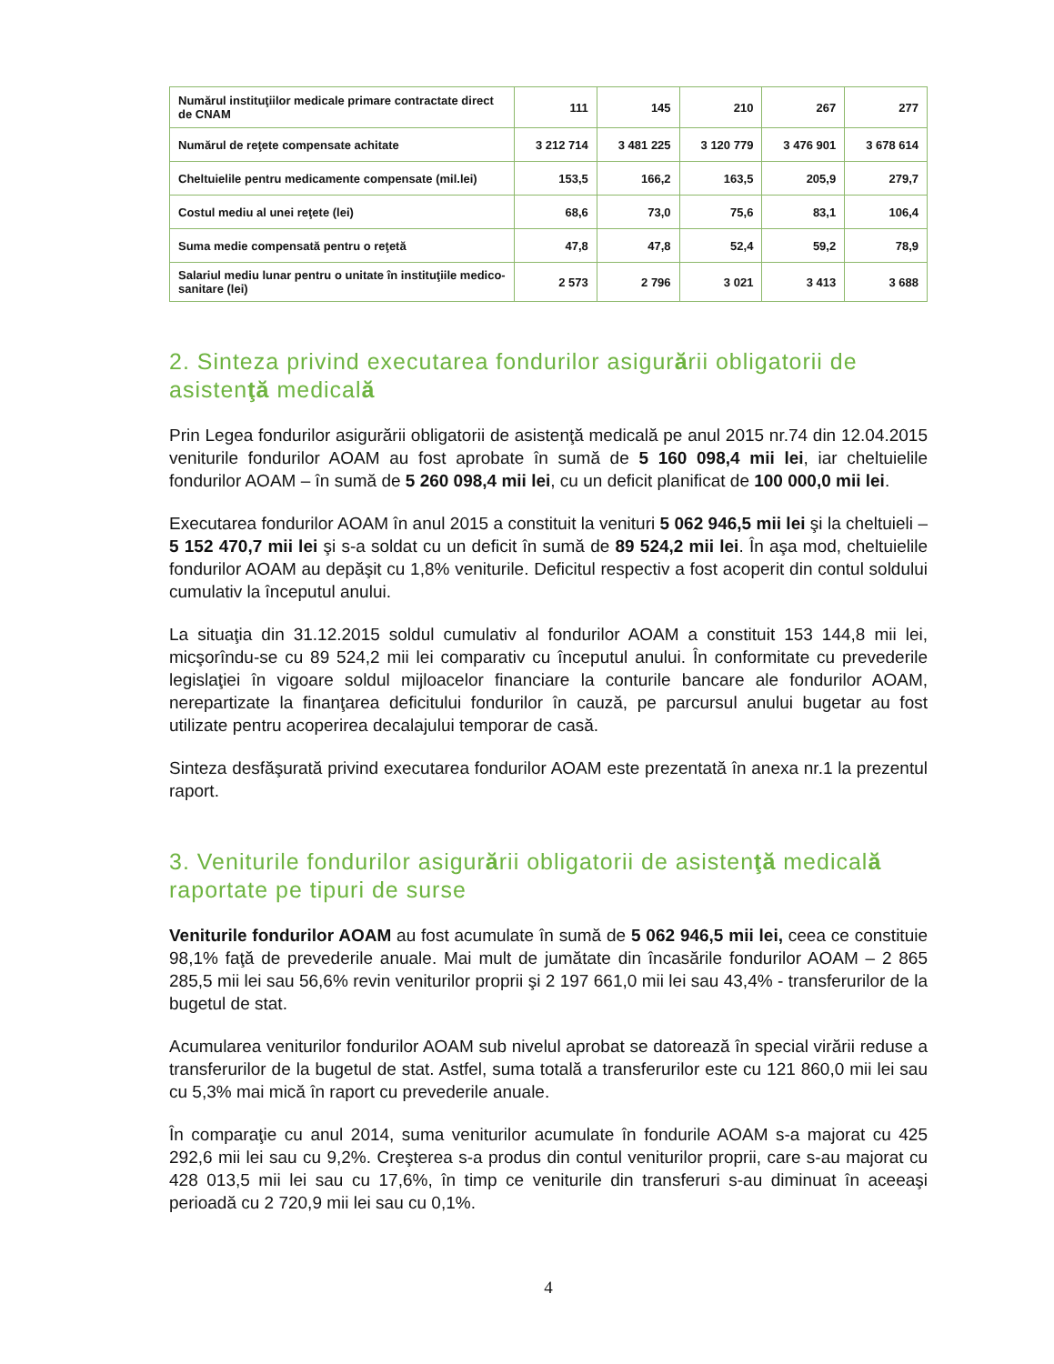| Numărul instituţiilor medicale primare contractate direct de CNAM | 111 | 145 | 210 | 267 | 277 |
| Numărul de reţete compensate achitate | 3 212 714 | 3 481 225 | 3 120 779 | 3 476 901 | 3 678 614 |
| Cheltuielile pentru medicamente compensate (mil.lei) | 153,5 | 166,2 | 163,5 | 205,9 | 279,7 |
| Costul mediu al unei reţete (lei) | 68,6 | 73,0 | 75,6 | 83,1 | 106,4 |
| Suma medie compensată pentru o reţetă | 47,8 | 47,8 | 52,4 | 59,2 | 78,9 |
| Salariul mediu lunar pentru o unitate în instituţiile medico-sanitare (lei) | 2 573 | 2 796 | 3 021 | 3 413 | 3 688 |
2. Sinteza privind executarea fondurilor asigurării obligatorii de asistenţă medicală
Prin Legea fondurilor asigurării obligatorii de asistenţă medicală pe anul 2015 nr.74 din 12.04.2015 veniturile fondurilor AOAM au fost aprobate în sumă de 5 160 098,4 mii lei, iar cheltuielile fondurilor AOAM – în sumă de 5 260 098,4 mii lei, cu un deficit planificat de 100 000,0 mii lei.
Executarea fondurilor AOAM în anul 2015 a constituit la venituri 5 062 946,5 mii lei şi la cheltuieli – 5 152 470,7 mii lei şi s-a soldat cu un deficit în sumă de 89 524,2 mii lei. În aşa mod, cheltuielile fondurilor AOAM au depăşit cu 1,8% veniturile. Deficitul respectiv a fost acoperit din contul soldului cumulativ la începutul anului.
La situaţia din 31.12.2015 soldul cumulativ al fondurilor AOAM a constituit 153 144,8 mii lei, micşorîndu-se cu 89 524,2 mii lei comparativ cu începutul anului. În conformitate cu prevederile legislaţiei în vigoare soldul mijloacelor financiare la conturile bancare ale fondurilor AOAM, nerepartizate la finanţarea deficitului fondurilor în cauză, pe parcursul anului bugetar au fost utilizate pentru acoperirea decalajului temporar de casă.
Sinteza desfăşurată privind executarea fondurilor AOAM este prezentată în anexa nr.1 la prezentul raport.
3. Veniturile fondurilor asigurării obligatorii de asistenţă medicală raportate pe tipuri de surse
Veniturile fondurilor AOAM au fost acumulate în sumă de 5 062 946,5 mii lei, ceea ce constituie 98,1% faţă de prevederile anuale. Mai mult de jumătate din încasările fondurilor AOAM – 2 865 285,5 mii lei sau 56,6% revin veniturilor proprii şi 2 197 661,0 mii lei sau 43,4% - transferurilor de la bugetul de stat.
Acumularea veniturilor fondurilor AOAM sub nivelul aprobat se datorează în special virării reduse a transferurilor de la bugetul de stat. Astfel, suma totală a transferurilor este cu 121 860,0 mii lei sau cu 5,3% mai mică în raport cu prevederile anuale.
În comparaţie cu anul 2014, suma veniturilor acumulate în fondurile AOAM s-a majorat cu 425 292,6 mii lei sau cu 9,2%. Creşterea s-a produs din contul veniturilor proprii, care s-au majorat cu 428 013,5 mii lei sau cu 17,6%, în timp ce veniturile din transferuri s-au diminuat în aceeaşi perioadă cu 2 720,9 mii lei sau cu 0,1%.
4